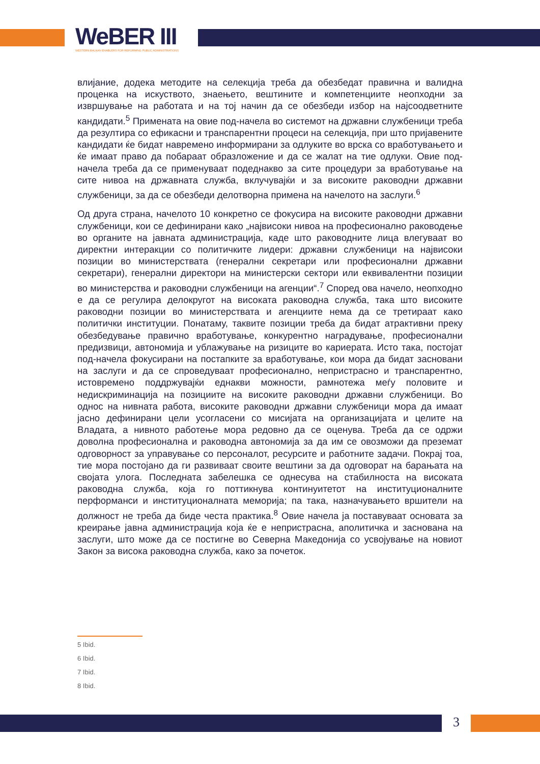WeBER III
WESTERN BALKAN ENABLERS FOR REFORMING PUBLIC ADMINISTRATIONS
влијание, додека методите на селекција треба да обезбедат правична и валидна проценка на искуството, знаењето, вештините и компетенциите неопходни за извршување на работата и на тој начин да се обезбеди избор на најсоодветните кандидати.<sup>5</sup> Примената на овие под-начела во системот на државни службеници треба да резултира со ефикасни и транспарентни процеси на селекција, при што пријавените кандидати ќе бидат навремено информирани за одлуките во врска со вработувањето и ќе имаат право да побараат образложение и да се жалат на тие одлуки. Овие под-начела треба да се применуваат подеднакво за сите процедури за вработување на сите нивоа на државната служба, вклучувајќи и за високите раководни државни службеници, за да се обезбеди делотворна примена на начелото на заслуги.<sup>6</sup>
Од друга страна, начелото 10 конкретно се фокусира на високите раководни државни службеници, кои се дефинирани како „највисоки нивоа на професионално раководење во органите на јавната администрација, каде што раководните лица влегуваат во директни интеракции со политичките лидери: државни службеници на највисоки позиции во министерствата (генерални секретари или професионални државни секретари), генерални директори на министерски сектори или еквивалентни позиции во министерства и раководни службеници на агенции“.<sup>7</sup> Според ова начело, неопходно е да се регулира делокругот на високата раководна служба, така што високите раководни позиции во министерствата и агенциите нема да се третираат како политички институции. Понатаму, таквите позиции треба да бидат атрактивни преку обезбедување правично вработување, конкурентно наградување, професионални предизвици, автономија и ублажување на ризиците во кариерата. Исто така, постојат под-начела фокусирани на постапките за вработување, кои мора да бидат засновани на заслуги и да се спроведуваат професионално, непристрасно и транспарентно, истовремено поддржувајќи еднакви можности, рамнотежа меѓу половите и недискриминација на позициите на високите раководни државни службеници. Во однос на нивната работа, високите раководни државни службеници мора да имаат јасно дефинирани цели усогласени со мисијата на организацијата и целите на Владата, а нивното работење мора редовно да се оценува. Треба да се одржи доволна професионална и раководна автономија за да им се овозможи да преземат одговорност за управување со персоналот, ресурсите и работните задачи. Покрај тоа, тие мора постојано да ги развиваат своите вештини за да одговорат на барањата на својата улога. Последната забелешка се однесува на стабилноста на високата раководна служба, која го поттикнува континуитетот на институционалните перформанси и институционалната меморија; па така, назначувањето вршители на должност не треба да биде честа практика.<sup>8</sup> Овие начела ја поставуваат основата за креирање јавна администрација која ќе е непристрасна, аполитичка и заснована на заслуги, што може да се постигне во Северна Македонија со усвојување на новиот Закон за висока раководна служба, како за почеток.
5 Ibid.
6 Ibid.
7 Ibid.
8 Ibid.
3